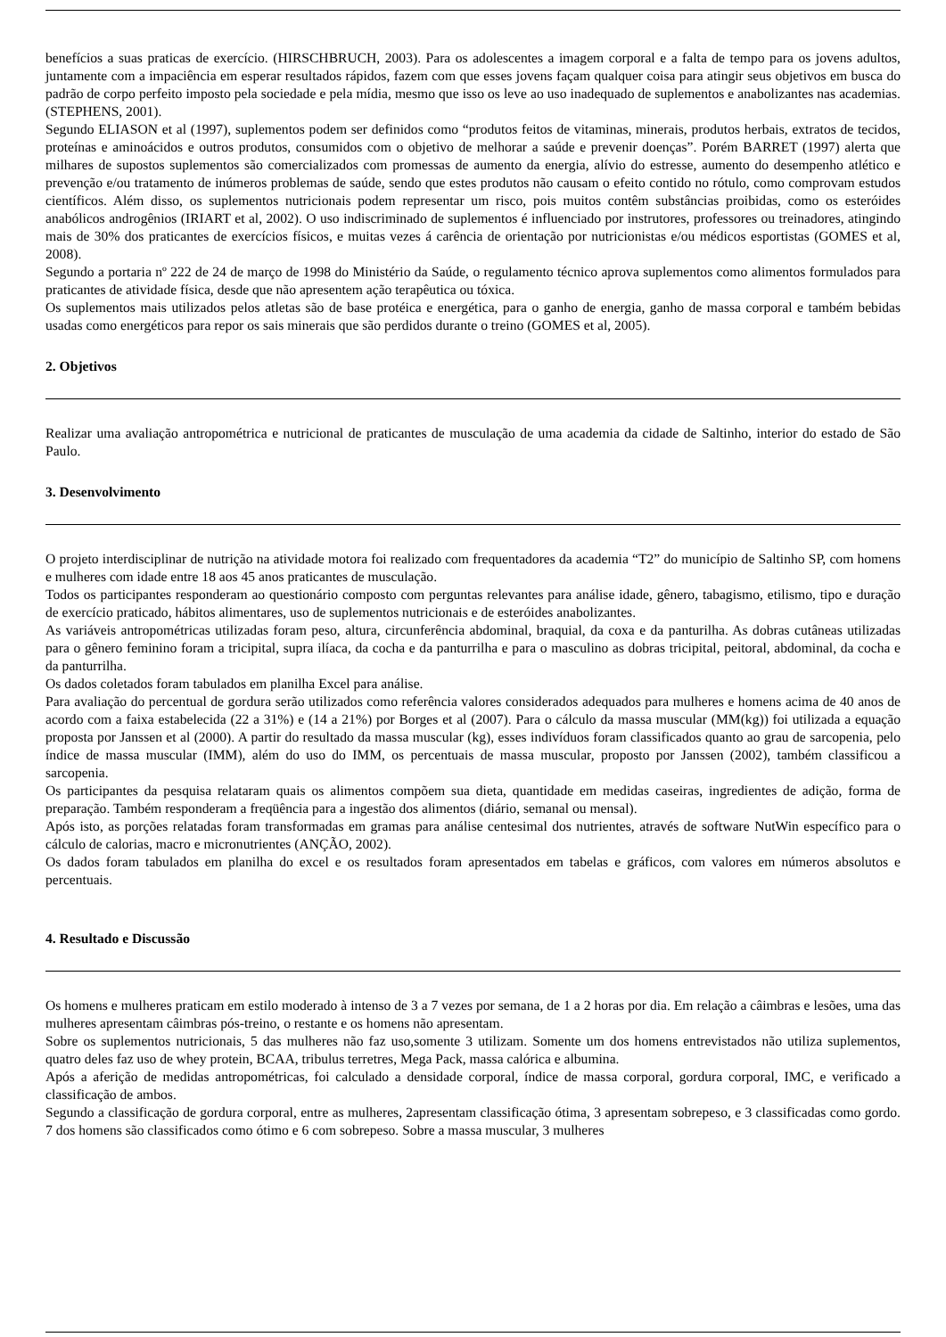benefícios a suas praticas de exercício. (HIRSCHBRUCH, 2003). Para os adolescentes a imagem corporal e a falta de tempo para os jovens adultos, juntamente com a impaciência em esperar resultados rápidos, fazem com que esses jovens façam qualquer coisa para atingir seus objetivos em busca do padrão de corpo perfeito imposto pela sociedade e pela mídia, mesmo que isso os leve ao uso inadequado de suplementos e anabolizantes nas academias. (STEPHENS, 2001).
Segundo ELIASON et al (1997), suplementos podem ser definidos como “produtos feitos de vitaminas, minerais, produtos herbais, extratos de tecidos, proteínas e aminoácidos e outros produtos, consumidos com o objetivo de melhorar a saúde e prevenir doenças”. Porém BARRET (1997) alerta que milhares de supostos suplementos são comercializados com promessas de aumento da energia, alívio do estresse, aumento do desempenho atlético e prevenção e/ou tratamento de inúmeros problemas de saúde, sendo que estes produtos não causam o efeito contido no rótulo, como comprovam estudos científicos. Além disso, os suplementos nutricionais podem representar um risco, pois muitos contêm substâncias proibidas, como os esteróides anabólicos androgênios (IRIART et al, 2002). O uso indiscriminado de suplementos é influenciado por instrutores, professores ou treinadores, atingindo mais de 30% dos praticantes de exercícios físicos, e muitas vezes á carência de orientação por nutricionistas e/ou médicos esportistas (GOMES et al, 2008).
Segundo a portaria nº 222 de 24 de março de 1998 do Ministério da Saúde, o regulamento técnico aprova suplementos como alimentos formulados para praticantes de atividade física, desde que não apresentem ação terapêutica ou tóxica.
Os suplementos mais utilizados pelos atletas são de base protéica e energética, para o ganho de energia, ganho de massa corporal e também bebidas usadas como energéticos para repor os sais minerais que são perdidos durante o treino (GOMES et al, 2005).
2. Objetivos
Realizar uma avaliação antropométrica e nutricional de praticantes de musculação de uma academia da cidade de Saltinho, interior do estado de São Paulo.
3. Desenvolvimento
O projeto interdisciplinar de nutrição na atividade motora foi realizado com frequentadores da academia “T2” do município de Saltinho SP, com homens e mulheres com idade entre 18 aos 45 anos praticantes de musculação.
Todos os participantes responderam ao questionário composto com perguntas relevantes para análise idade, gênero, tabagismo, etilismo, tipo e duração de exercício praticado, hábitos alimentares, uso de suplementos nutricionais e de esteróides anabolizantes.
As variáveis antropométricas utilizadas foram peso, altura, circunferência abdominal, braquial, da coxa e da panturilha. As dobras cutâneas utilizadas para o gênero feminino foram a tricipital, supra ilíaca, da cocha e da panturrilha e para o masculino as dobras tricipital, peitoral, abdominal, da cocha e da panturrilha.
Os dados coletados foram tabulados em planilha Excel para análise.
Para avaliação do percentual de gordura serão utilizados como referência valores considerados adequados para mulheres e homens acima de 40 anos de acordo com a faixa estabelecida (22 a 31%) e (14 a 21%) por Borges et al (2007). Para o cálculo da massa muscular (MM(kg)) foi utilizada a equação proposta por Janssen et al (2000). A partir do resultado da massa muscular (kg), esses indivíduos foram classificados quanto ao grau de sarcopenia, pelo índice de massa muscular (IMM), além do uso do IMM, os percentuais de massa muscular, proposto por Janssen (2002), também classificou a sarcopenia.
Os participantes da pesquisa relataram quais os alimentos compõem sua dieta, quantidade em medidas caseiras, ingredientes de adição, forma de preparação. Também responderam a freqüência para a ingestão dos alimentos (diário, semanal ou mensal).
Após isto, as porções relatadas foram transformadas em gramas para análise centesimal dos nutrientes, através de software NutWin específico para o cálculo de calorias, macro e micronutrientes (ANÇÃO, 2002).
Os dados foram tabulados em planilha do excel e os resultados foram apresentados em tabelas e gráficos, com valores em números absolutos e percentuais.
4. Resultado e Discussão
Os homens e mulheres praticam em estilo moderado à intenso de 3 a 7 vezes por semana, de 1 a 2 horas por dia. Em relação a câimbras e lesões, uma das mulheres apresentam câimbras pós-treino, o restante e os homens não apresentam.
Sobre os suplementos nutricionais, 5 das mulheres não faz uso,somente 3 utilizam. Somente um dos homens entrevistados não utiliza suplementos, quatro deles faz uso de whey protein, BCAA, tribulus terretres, Mega Pack, massa calórica e albumina.
Após a aferição de medidas antropométricas, foi calculado a densidade corporal, índice de massa corporal, gordura corporal, IMC, e verificado a classificação de ambos.
Segundo a classificação de gordura corporal, entre as mulheres, 2apresentam classificação ótima, 3 apresentam sobrepeso, e 3 classificadas como gordo. 7 dos homens são classificados como ótimo e 6 com sobrepeso. Sobre a massa muscular, 3 mulheres